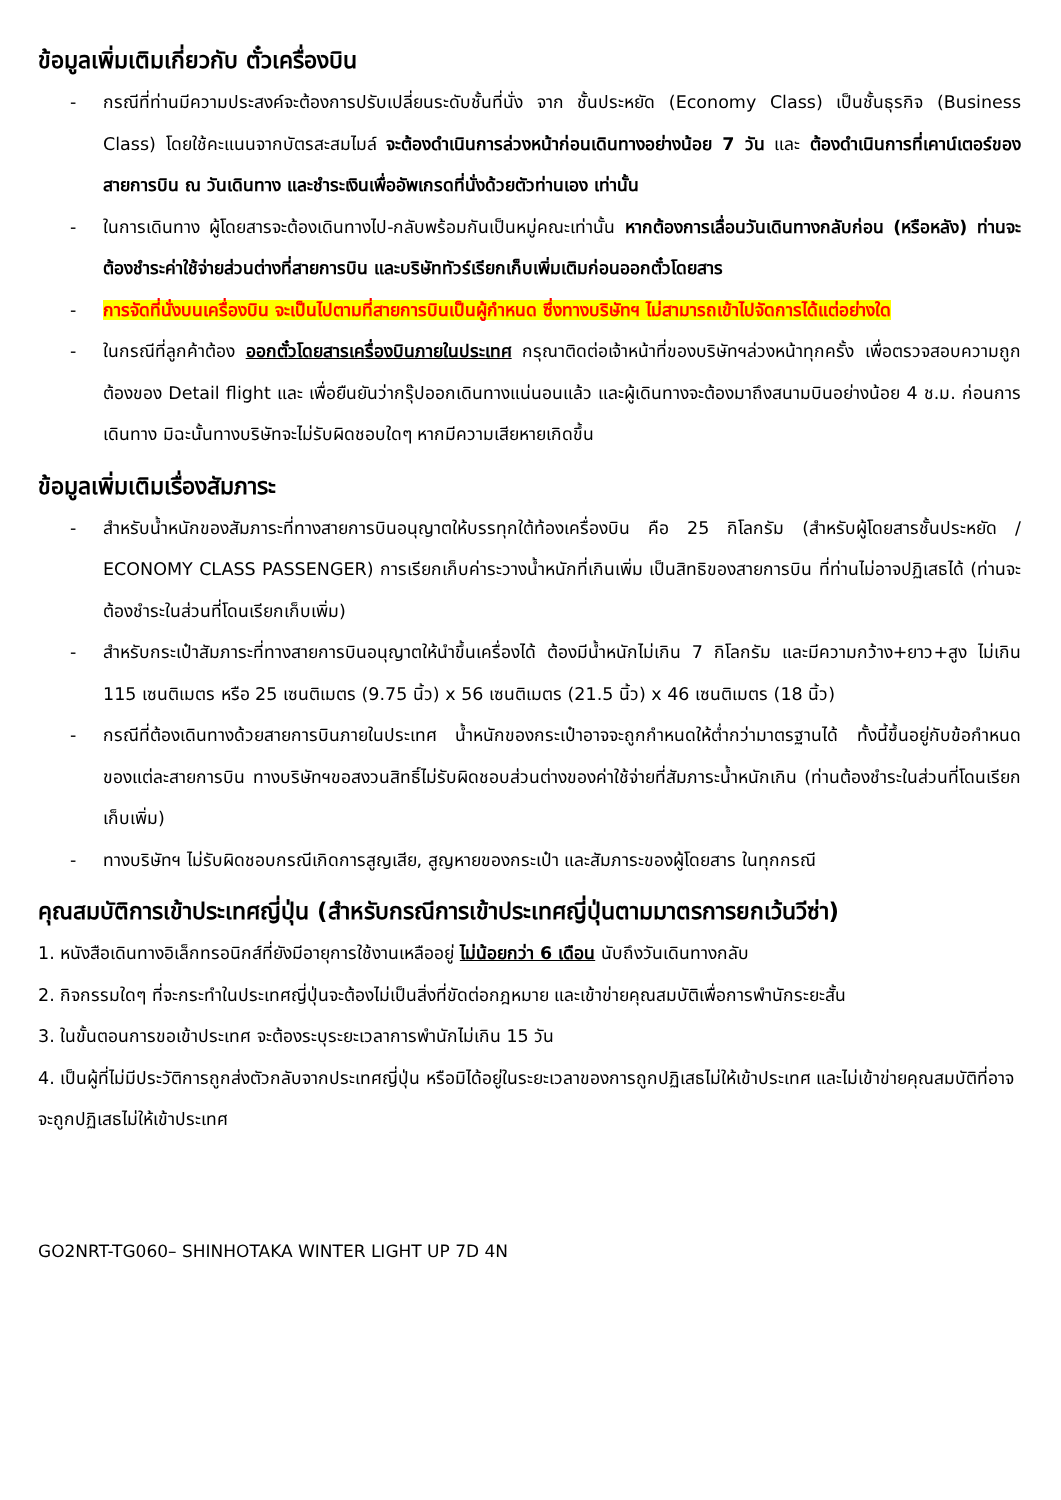ข้อมูลเพิ่มเติมเกี่ยวกับ ตั๋วเครื่องบิน
- กรณีที่ท่านมีความประสงค์จะต้องการปรับเปลี่ยนระดับชั้นที่นั่ง จาก ชั้นประหยัด (Economy Class) เป็นชั้นธุรกิจ (Business Class) โดยใช้คะแนนจากบัตรสะสมไมล์ จะต้องดำเนินการล่วงหน้าก่อนเดินทางอย่างน้อย 7 วัน และ ต้องดำเนินการที่เคาน์เตอร์ของสายการบิน ณ วันเดินทาง และชำระเงินเพื่ออัพเกรดที่นั่งด้วยตัวท่านเอง เท่านั้น
- ในการเดินทาง ผู้โดยสารจะต้องเดินทางไป-กลับพร้อมกันเป็นหมู่คณะเท่านั้น หากต้องการเลื่อนวันเดินทางกลับก่อน (หรือหลัง) ท่านจะต้องชำระค่าใช้จ่ายส่วนต่างที่สายการบิน และบริษัททัวร์เรียกเก็บเพิ่มเติมก่อนออกตั๋วโดยสาร
- การจัดที่นั่งบนเครื่องบิน จะเป็นไปตามที่สายการบินเป็นผู้กำหนด ซึ่งทางบริษัทฯ ไม่สามารถเข้าไปจัดการได้แต่อย่างใด
- ในกรณีที่ลูกค้าต้อง ออกตั๋วโดยสารเครื่องบินภายในประเทศ กรุณาติดต่อเจ้าหน้าที่ของบริษัทฯล่วงหน้าทุกครั้ง เพื่อตรวจสอบความถูกต้องของ Detail flight และ เพื่อยืนยันว่ากรุ๊ปออกเดินทางแน่นอนแล้ว และผู้เดินทางจะต้องมาถึงสนามบินอย่างน้อย 4 ช.ม. ก่อนการเดินทาง มิฉะนั้นทางบริษัทจะไม่รับผิดชอบใดๆ หากมีความเสียหายเกิดขึ้น
ข้อมูลเพิ่มเติมเรื่องสัมภาระ
- สำหรับน้ำหนักของสัมภาระที่ทางสายการบินอนุญาตให้บรรทุกใต้ท้องเครื่องบิน คือ 25 กิโลกรัม (สำหรับผู้โดยสารชั้นประหยัด / ECONOMY CLASS PASSENGER) การเรียกเก็บค่าระวางน้ำหนักที่เกินเพิ่ม เป็นสิทธิของสายการบิน ที่ท่านไม่อาจปฏิเสธได้ (ท่านจะต้องชำระในส่วนที่โดนเรียกเก็บเพิ่ม)
- สำหรับกระเป๋าสัมภาระที่ทางสายการบินอนุญาตให้นำขึ้นเครื่องได้ ต้องมีน้ำหนักไม่เกิน 7 กิโลกรัม และมีความกว้าง+ยาว+สูง ไม่เกิน 115 เซนติเมตร หรือ 25 เซนติเมตร (9.75 นิ้ว) x 56 เซนติเมตร (21.5 นิ้ว) x 46 เซนติเมตร (18 นิ้ว)
- กรณีที่ต้องเดินทางด้วยสายการบินภายในประเทศ น้ำหนักของกระเป๋าอาจจะถูกกำหนดให้ต่ำกว่ามาตรฐานได้ ทั้งนี้ขึ้นอยู่กับข้อกำหนดของแต่ละสายการบิน ทางบริษัทฯขอสงวนสิทธิ์ไม่รับผิดชอบส่วนต่างของค่าใช้จ่ายที่สัมภาระน้ำหนักเกิน (ท่านต้องชำระในส่วนที่โดนเรียกเก็บเพิ่ม)
- ทางบริษัทฯ ไม่รับผิดชอบกรณีเกิดการสูญเสีย, สูญหายของกระเป๋า และสัมภาระของผู้โดยสาร ในทุกกรณี
คุณสมบัติการเข้าประเทศญี่ปุ่น (สำหรับกรณีการเข้าประเทศญี่ปุ่นตามมาตรการยกเว้นวีซ่า)
1. หนังสือเดินทางอิเล็กทรอนิกส์ที่ยังมีอายุการใช้งานเหลืออยู่ ไม่น้อยกว่า 6 เดือน นับถึงวันเดินทางกลับ
2. กิจกรรมใดๆ ที่จะกระทำในประเทศญี่ปุ่นจะต้องไม่เป็นสิ่งที่ขัดต่อกฎหมาย และเข้าข่ายคุณสมบัติเพื่อการพำนักระยะสั้น
3. ในขั้นตอนการขอเข้าประเทศ จะต้องระบุระยะเวลาการพำนักไม่เกิน 15 วัน
4. เป็นผู้ที่ไม่มีประวัติการถูกส่งตัวกลับจากประเทศญี่ปุ่น หรือมิได้อยู่ในระยะเวลาของการถูกปฏิเสธไม่ให้เข้าประเทศ และไม่เข้าข่ายคุณสมบัติที่อาจจะถูกปฏิเสธไม่ให้เข้าประเทศ
GO2NRT-TG060– SHINHOTAKA WINTER LIGHT UP 7D 4N